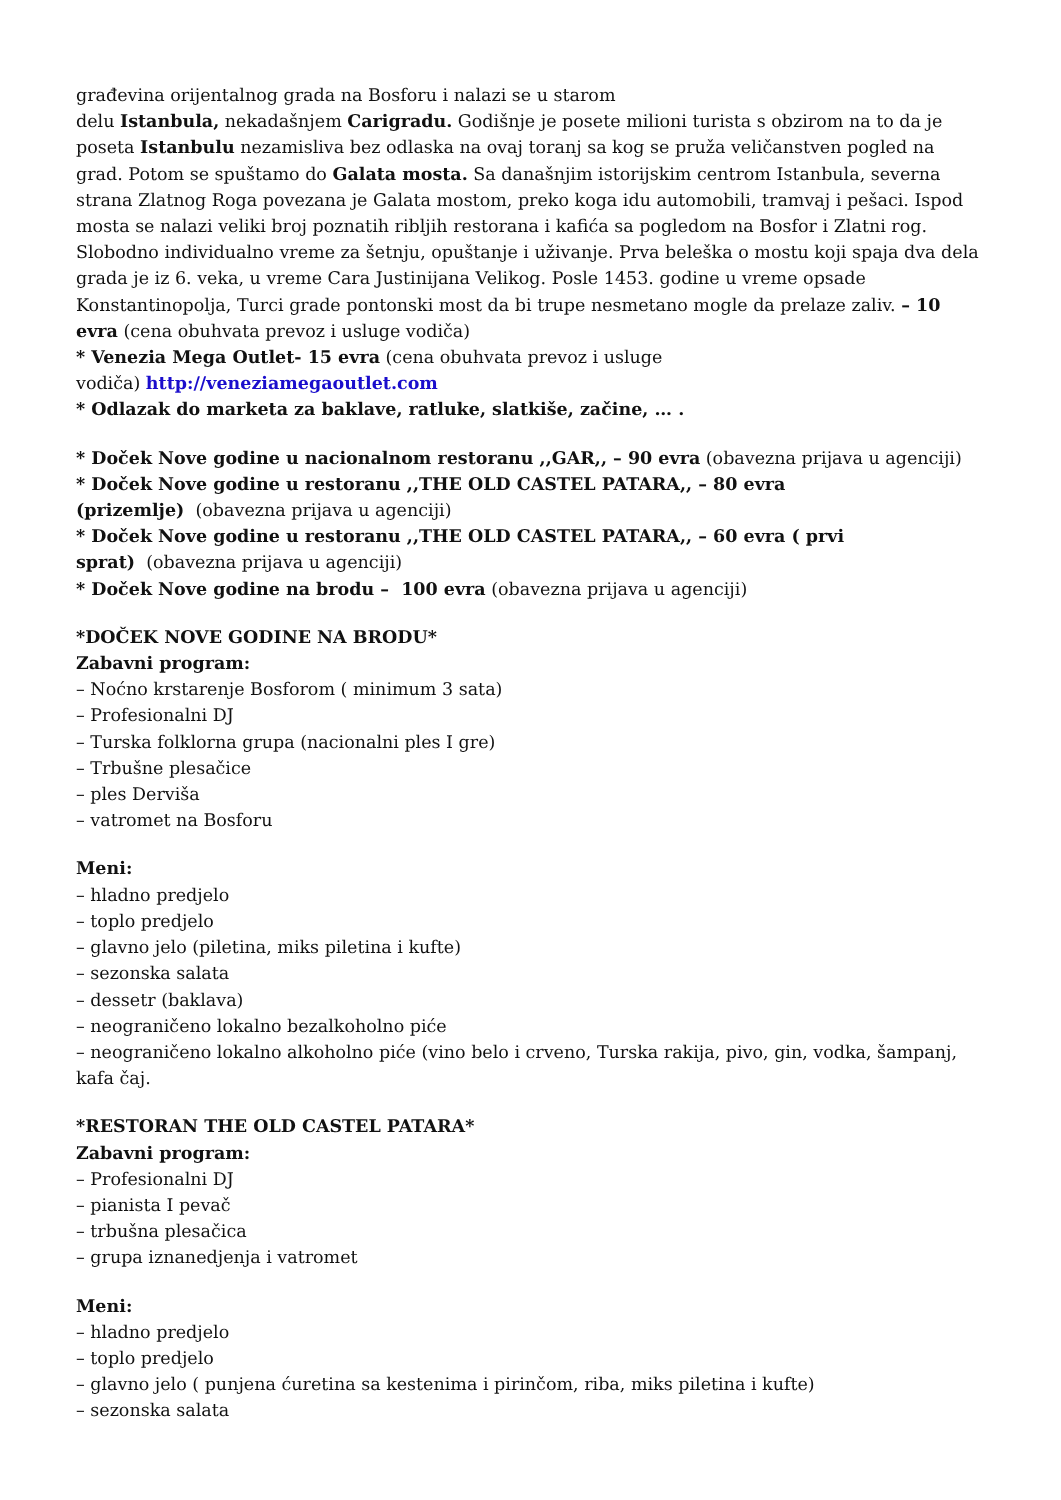građevina orijentalnog grada na Bosforu i nalazi se u starom
delu Istanbula, nekadašnjem Carigradu. Godišnje je posete milioni turista s obzirom na to da je poseta Istanbulu nezamisliva bez odlaska na ovaj toranj sa kog se pruža veličanstven pogled na grad. Potom se spuštamo do Galata mosta. Sa današnjim istorijskim centrom Istanbula, severna strana Zlatnog Roga povezana je Galata mostom, preko koga idu automobili, tramvaj i pešaci. Ispod mosta se nalazi veliki broj poznatih ribljih restorana i kafića sa pogledom na Bosfor i Zlatni rog. Slobodno individualno vreme za šetnju, opuštanje i uživanje. Prva beleška o mostu koji spaja dva dela grada je iz 6. veka, u vreme Cara Justinijana Velikog. Posle 1453. godine u vreme opsade Konstantinopolja, Turci grade pontonski most da bi trupe nesmetano mogle da prelaze zaliv. – 10 evra (cena obuhvata prevoz i usluge vodiča)
* Venezia Mega Outlet- 15 evra (cena obuhvata prevoz i usluge
vodiča) http://veneziamegaoutlet.com
* Odlazak do marketa za baklave, ratluke, slatkiše, začine, … .
* Doček Nove godine u nacionalnom restoranu ,,GAR,, – 90 evra (obavezna prijava u agenciji)
* Doček Nove godine u restoranu ,,THE OLD CASTEL PATARA,, – 80 evra
(prizemlje) (obavezna prijava u agenciji)
* Doček Nove godine u restoranu ,,THE OLD CASTEL PATARA,, – 60 evra ( prvi
sprat) (obavezna prijava u agenciji)
* Doček Nove godine na brodu – 100 evra (obavezna prijava u agenciji)
*DOČEK NOVE GODINE NA BRODU*
Zabavni program:
– Noćno krstarenje Bosforom ( minimum 3 sata)
– Profesionalni DJ
– Turska folklorna grupa (nacionalni ples I gre)
– Trbušne plesačice
– ples Derviša
– vatromet na Bosforu
Meni:
– hladno predjelo
– toplo predjelo
– glavno jelo (piletina, miks piletina i kufte)
– sezonska salata
– dessetr (baklava)
– neograničeno lokalno bezalkoholno piće
– neograničeno lokalno alkoholno piće (vino belo i crveno, Turska rakija, pivo, gin, vodka, šampanj, kafa čaj.
*RESTORAN THE OLD CASTEL PATARA*
Zabavni program:
– Profesionalni DJ
– pianista I pevač
– trbušna plesačica
– grupa iznanedjenja i vatromet
Meni:
– hladno predjelo
– toplo predjelo
– glavno jelo ( punjena ćuretina sa kestenima i pirinčom, riba, miks piletina i kufte)
– sezonska salata